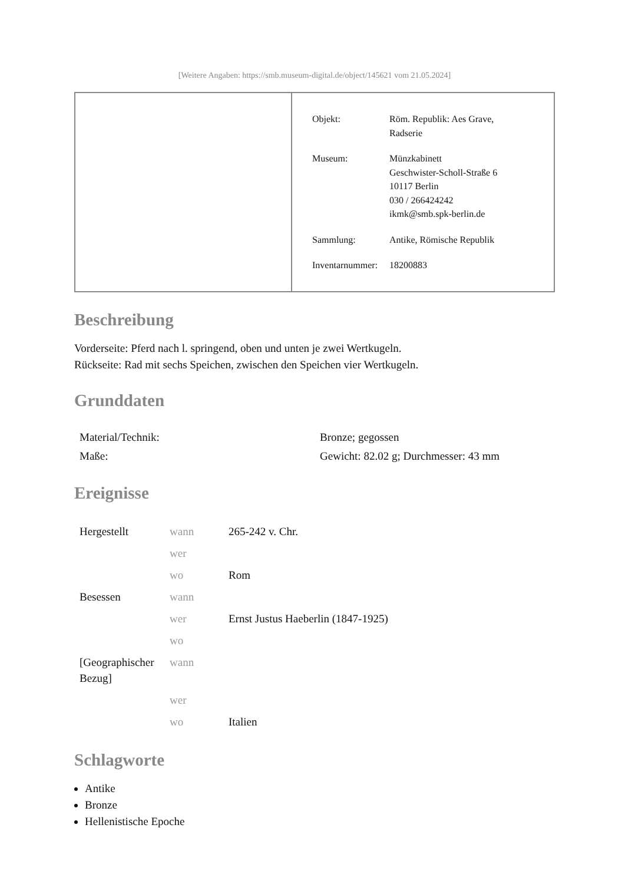[Weitere Angaben: https://smb.museum-digital.de/object/145621 vom 21.05.2024]
| Objekt: | Röm. Republik: Aes Grave, Radserie |
| Museum: | Münzkabinett Geschwister-Scholl-Straße 6 10117 Berlin 030 / 266424242 ikmk@smb.spk-berlin.de |
| Sammlung: | Antike, Römische Republik |
| Inventarnummer: | 18200883 |
Beschreibung
Vorderseite: Pferd nach l. springend, oben und unten je zwei Wertkugeln.
Rückseite: Rad mit sechs Speichen, zwischen den Speichen vier Wertkugeln.
Grunddaten
| Material/Technik: | Bronze; gegossen |
| Maße: | Gewicht: 82.02 g; Durchmesser: 43 mm |
Ereignisse
| Hergestellt | wann | 265-242 v. Chr. |
| | wer | |
| | wo | Rom |
| Besessen | wann | |
| | wer | Ernst Justus Haeberlin (1847-1925) |
| | wo | |
| [Geographischer Bezug] | wann | |
| | wer | |
| | wo | Italien |
Schlagworte
Antike
Bronze
Hellenistische Epoche